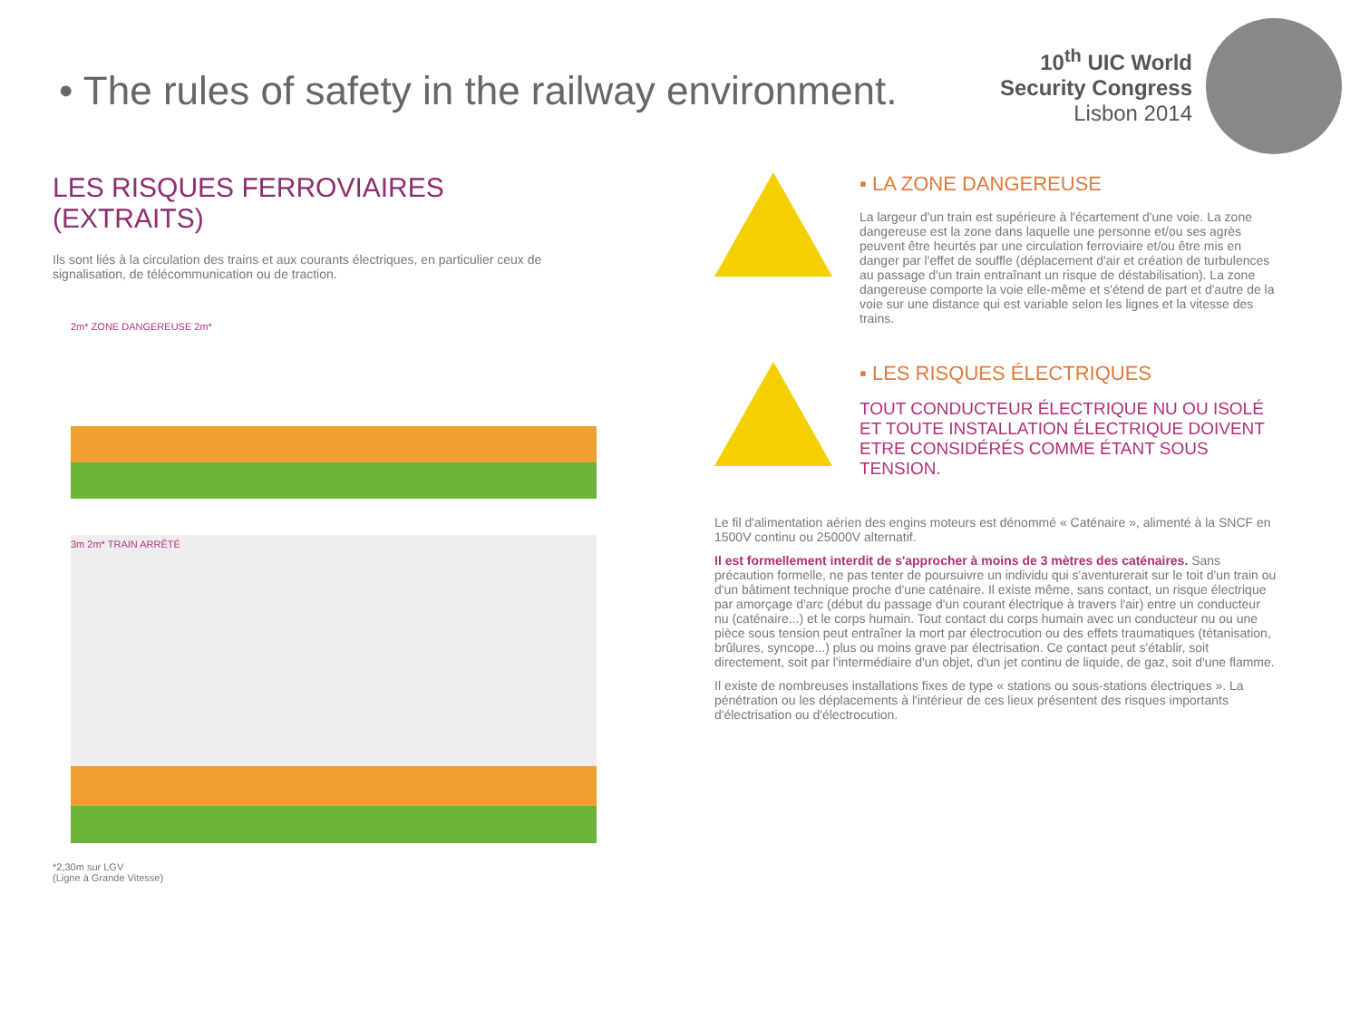• The rules of safety in the railway environment.
10<sup>th</sup> UIC World
Security Congress
Lisbon 2014
LES RISQUES FERROVIAIRES
(EXTRAITS)
Ils sont liés à la circulation des trains et aux courants électriques, en particulier ceux de signalisation, de télécommunication ou de traction.
2m* ZONE DANGEREUSE 2m*
3m 2m* TRAIN ARRÊTÉ
*2,30m sur LGV
(Ligne à Grande Vitesse)
▪ LA ZONE DANGEREUSE
La largeur d'un train est supérieure à l'écartement d'une voie. La zone dangereuse est la zone dans laquelle une personne et/ou ses agrès peuvent être heurtés par une circulation ferroviaire et/ou être mis en danger par l'effet de souffle (déplacement d'air et création de turbulences au passage d'un train entraînant un risque de déstabilisation). La zone dangereuse comporte la voie elle-même et s'étend de part et d'autre de la voie sur une distance qui est variable selon les lignes et la vitesse des trains.
▪ LES RISQUES ÉLECTRIQUES
TOUT CONDUCTEUR ÉLECTRIQUE NU OU ISOLÉ ET TOUTE INSTALLATION ÉLECTRIQUE DOIVENT ETRE CONSIDÉRÉS COMME ÉTANT SOUS TENSION.
Le fil d'alimentation aérien des engins moteurs est dénommé « Caténaire », alimenté à la SNCF en 1500V continu ou 25000V alternatif.
Il est formellement interdit de s'approcher à moins de 3 mètres des caténaires. Sans précaution formelle, ne pas tenter de poursuivre un individu qui s'aventurerait sur le toit d'un train ou d'un bâtiment technique proche d'une caténaire. Il existe même, sans contact, un risque électrique par amorçage d'arc (début du passage d'un courant électrique à travers l'air) entre un conducteur nu (caténaire...) et le corps humain. Tout contact du corps humain avec un conducteur nu ou une pièce sous tension peut entraîner la mort par électrocution ou des effets traumatiques (tétanisation, brûlures, syncope...) plus ou moins grave par électrisation. Ce contact peut s'établir, soit directement, soit par l'intermédiaire d'un objet, d'un jet continu de liquide, de gaz, soit d'une flamme.
Il existe de nombreuses installations fixes de type « stations ou sous-stations électriques ». La pénétration ou les déplacements à l'intérieur de ces lieux présentent des risques importants d'électrisation ou d'électrocution.